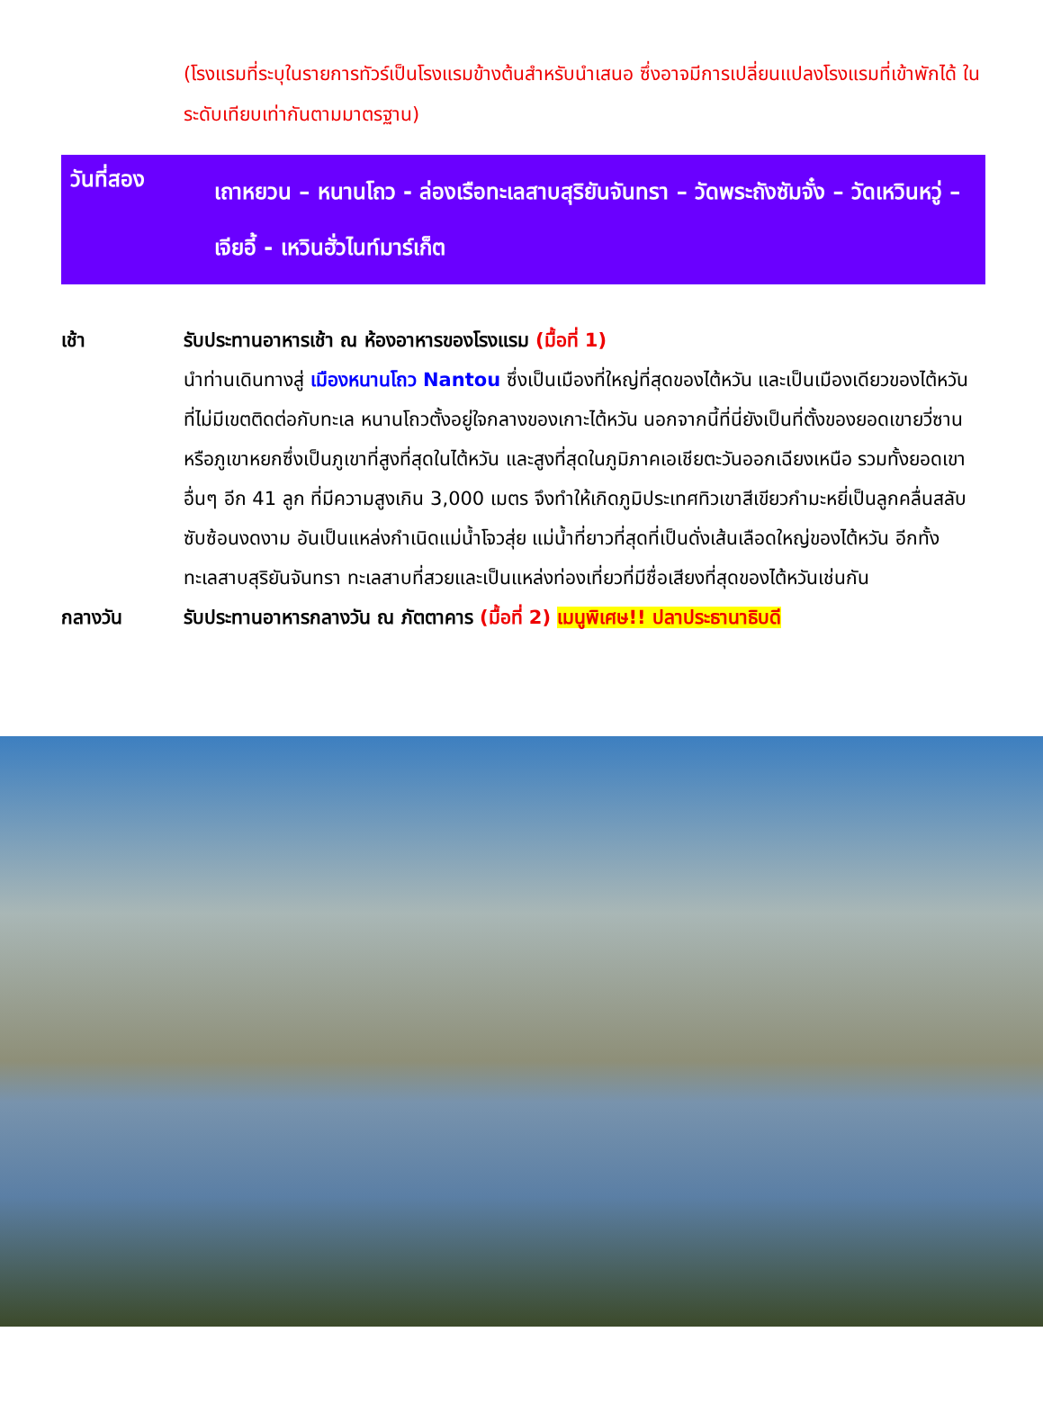(โรงแรมที่ระบุในรายการทัวร์เป็นโรงแรมข้างต้นสำหรับนำเสนอ ซึ่งอาจมีการเปลี่ยนแปลงโรงแรมที่เข้าพักได้ ในระดับเทียบเท่ากันตามมาตรฐาน)
วันที่สอง
เถาหยวน – หนานโถว - ล่องเรือทะเลสาบสุริยันจันทรา – วัดพระถังซัมจั๋ง – วัดเหวินหวู่ – เจียอี้ - เหวินฮั่วไนท์มาร์เก็ต
เช้า รับประทานอาหารเช้า ณ ห้องอาหารของโรงแรม (มื้อที่ 1)
นำท่านเดินทางสู่ เมืองหนานโถว Nantou ซึ่งเป็นเมืองที่ใหญ่ที่สุดของไต้หวัน และเป็นเมืองเดียวของไต้หวันที่ไม่มีเขตติดต่อกับทะเล หนานโถวตั้งอยู่ใจกลางของเกาะไต้หวัน นอกจากนี้ที่นี่ยังเป็นที่ตั้งของยอดเขายวี่ซานหรือภูเขาหยกซึ่งเป็นภูเขาที่สูงที่สุดในไต้หวัน และสูงที่สุดในภูมิภาคเอเชียตะวันออกเฉียงเหนือ รวมทั้งยอดเขาอื่นๆ อีก 41 ลูก ที่มีความสูงเกิน 3,000 เมตร จึงทำให้เกิดภูมิประเทศทิวเขาสีเขียวกำมะหยี่เป็นลูกคลื่นสลับซับซ้อนงดงาม อันเป็นแหล่งกำเนิดแม่น้ำโจวสุ่ย แม่น้ำที่ยาวที่สุดที่เป็นดั่งเส้นเลือดใหญ่ของไต้หวัน อีกทั้งทะเลสาบสุริยันจันทรา ทะเลสาบที่สวยและเป็นแหล่งท่องเที่ยวที่มีชื่อเสียงที่สุดของไต้หวันเช่นกัน
กลางวัน รับประทานอาหารกลางวัน ณ ภัตตาคาร (มื้อที่ 2) เมนูพิเศษ!! ปลาประธานาธิบดี